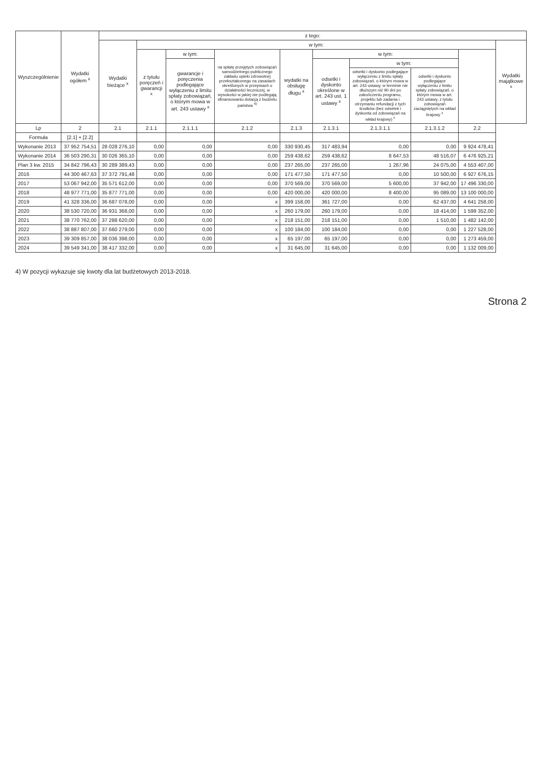| Wyszczególnienie | Wydatki ogółem <sup>x</sup> | z tego: | | | | | | | | | | | |
| --- | --- | --- | --- | --- | --- | --- | --- | --- | --- | --- | --- | --- | --- |
| | | Wydatki bieżące <sup>x</sup> | w tym: | | | | | | | | Wydatki majątkowe <sup>x</sup> | | |
| | | | z tytułu poręczeń i gwarancji <sup>x</sup> | w tym: | na spłatę przejętych zobowiązań samodzielnego publicznego zakładu opieki zdrowotnej przekształconego na zasadach określonych w przepisach o działalności leczniczej, w wysokości w jakiej nie podlegają sfinansowaniu dotacją z budżetu państwa <sup>4)</sup> | wydatki na obsługę długu <sup>x</sup> | w tym: | | | | | | |
| | | | | gwarancje i poręczenia podlegające wyłączeniu z limitu spłaty zobowiązań, o którym mowa w art. 243 ustawy <sup>x</sup> | | | odsetki i dyskonto określone w art. 243 ust. 1 ustawy <sup>x</sup> | w tym: | | | | | |
| | | | | | | | | odsetki i dyskonto podlegające wyłączeniu z limitu spłaty zobowiązań, o którym mowa w art. 243 ustawy, w terminie nie dłuższym niż 90 dni po zakończeniu programu, projektu lub zadania i otrzymaniu refundacji z tych środków (bez odsetek i dyskonta od zobowiązań na wkład krajowy) <sup>x</sup> | odsetki i dyskonto podlegające wyłączeniu z limitu spłaty zobowiązań, o którym mowa w art. 243 ustawy, z tytułu zobowiązań zaciągniętych na wkład krajowy <sup>x</sup> | | | | |
| Lp | 2 | 2.1 | 2.1.1 | 2.1.1.1 | 2.1.2 | 2.1.3 | 2.1.3.1 | 2.1.3.1.1 | 2.1.3.1.2 | 2.2 | | | |
| Formuła | [2.1] + [2.2] | | | | | | | | | | | | |
| Wykonanie 2013 | 37 952 754,51 | 28 028 276,10 | 0,00 | 0,00 | 0,00 | 330 930,45 | 317 483,94 | 0,00 | 0,00 | 9 924 478,41 | | | |
| Wykonanie 2014 | 36 503 290,31 | 30 026 365,10 | 0,00 | 0,00 | 0,00 | 259 438,62 | 259 438,62 | 8 647,53 | 48 516,07 | 6 476 925,21 | | | |
| Plan 3 kw. 2015 | 34 842 796,43 | 30 289 389,43 | 0,00 | 0,00 | 0,00 | 237 265,00 | 237 265,00 | 1 267,96 | 24 075,00 | 4 553 407,00 | | | |
| 2016 | 44 300 467,63 | 37 372 791,48 | 0,00 | 0,00 | 0,00 | 171 477,50 | 171 477,50 | 0,00 | 10 500,00 | 6 927 676,15 | | | |
| 2017 | 53 067 942,00 | 35 571 612,00 | 0,00 | 0,00 | 0,00 | 370 569,00 | 370 569,00 | 5 600,00 | 37 942,00 | 17 496 330,00 | | | |
| 2018 | 48 977 771,00 | 35 877 771,00 | 0,00 | 0,00 | 0,00 | 420 000,00 | 420 000,00 | 8 400,00 | 95 089,00 | 13 100 000,00 | | | |
| 2019 | 41 328 336,00 | 36 687 078,00 | 0,00 | 0,00 | x | 399 158,00 | 361 727,00 | 0,00 | 62 437,00 | 4 641 258,00 | | | |
| 2020 | 38 530 720,00 | 36 931 368,00 | 0,00 | 0,00 | x | 260 179,00 | 260 179,00 | 0,00 | 18 414,00 | 1 599 352,00 | | | |
| 2021 | 38 770 762,00 | 37 288 620,00 | 0,00 | 0,00 | x | 218 151,00 | 218 151,00 | 0,00 | 1 510,00 | 1 482 142,00 | | | |
| 2022 | 38 887 807,00 | 37 660 279,00 | 0,00 | 0,00 | x | 100 184,00 | 100 184,00 | 0,00 | 0,00 | 1 227 528,00 | | | |
| 2023 | 39 309 857,00 | 38 036 398,00 | 0,00 | 0,00 | x | 65 197,00 | 65 197,00 | 0,00 | 0,00 | 1 273 459,00 | | | |
| 2024 | 39 549 341,00 | 38 417 332,00 | 0,00 | 0,00 | x | 31 645,00 | 31 645,00 | 0,00 | 0,00 | 1 132 009,00 | | | |
4) W pozycji wykazuje się kwoty dla lat budżetowych 2013-2018.
Strona 2